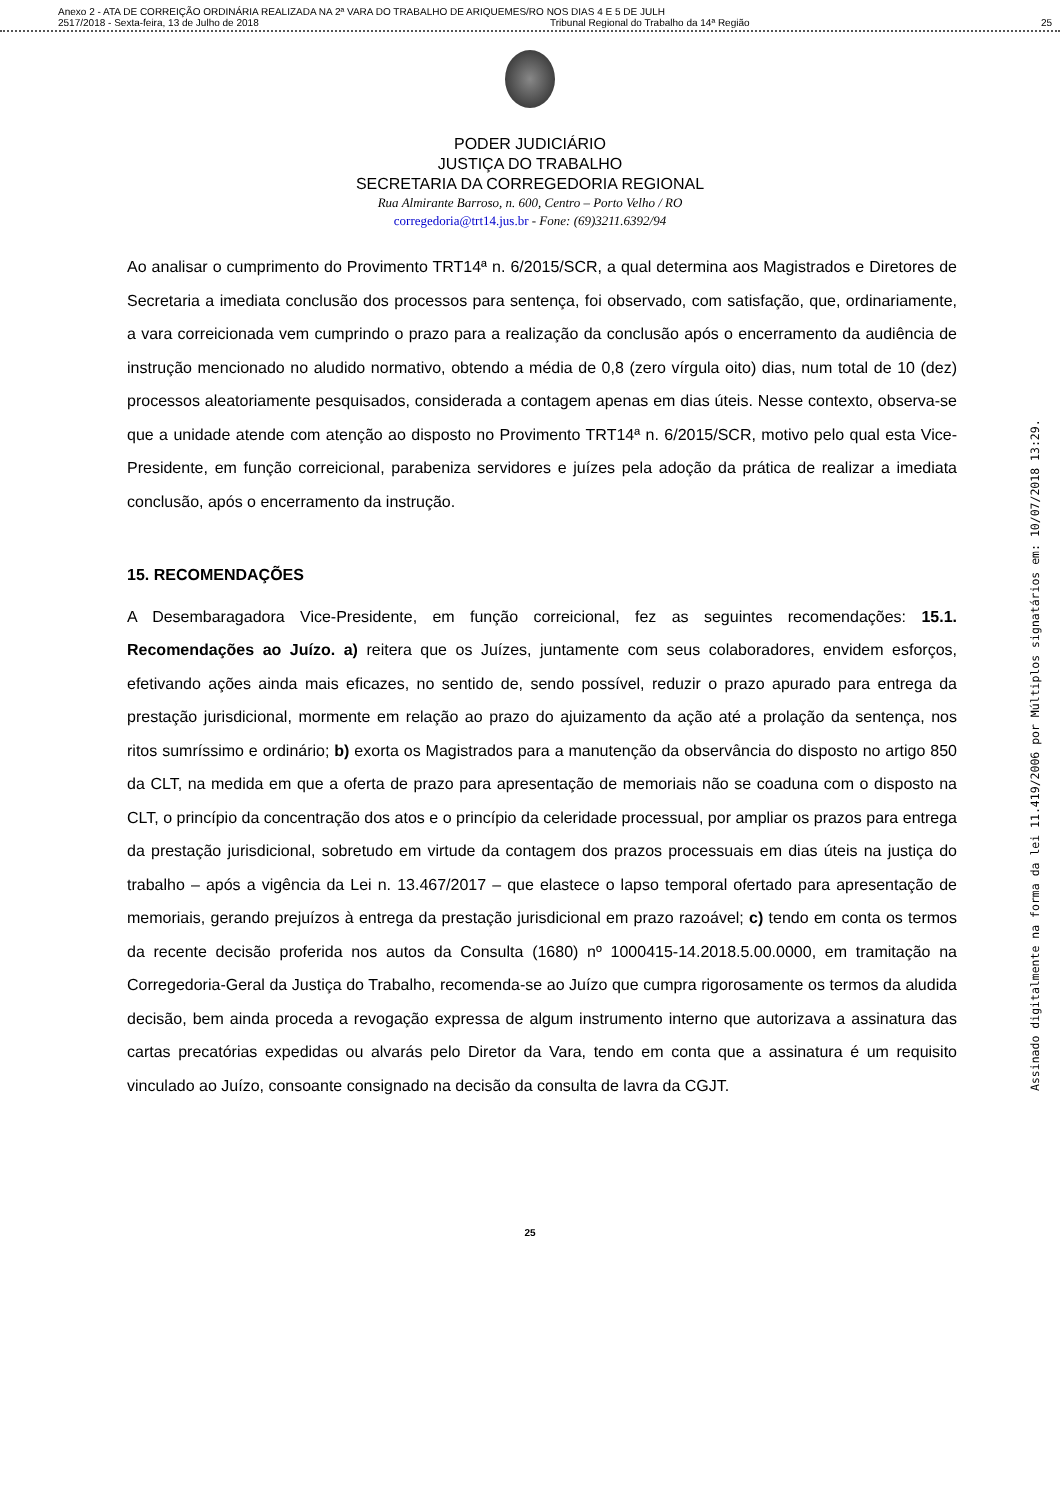Anexo 2 - ATA DE CORREIÇÃO ORDINÁRIA REALIZADA NA 2ª VARA DO TRABALHO DE ARIQUEMES/RO NOS DIAS 4 E 5 DE JULH
2517/2018 - Sexta-feira, 13 de Julho de 2018 Tribunal Regional do Trabalho da 14ª Região 25
PODER JUDICIÁRIO
JUSTIÇA DO TRABALHO
SECRETARIA DA CORREGEDORIA REGIONAL
Rua Almirante Barroso, n. 600, Centro – Porto Velho / RO
corregedoria@trt14.jus.br - Fone: (69)3211.6392/94
Ao analisar o cumprimento do Provimento TRT14ª n. 6/2015/SCR, a qual determina aos Magistrados e Diretores de Secretaria a imediata conclusão dos processos para sentença, foi observado, com satisfação, que, ordinariamente, a vara correicionada vem cumprindo o prazo para a realização da conclusão após o encerramento da audiência de instrução mencionado no aludido normativo, obtendo a média de 0,8 (zero vírgula oito) dias, num total de 10 (dez) processos aleatoriamente pesquisados, considerada a contagem apenas em dias úteis. Nesse contexto, observa-se que a unidade atende com atenção ao disposto no Provimento TRT14ª n. 6/2015/SCR, motivo pelo qual esta Vice-Presidente, em função correicional, parabeniza servidores e juízes pela adoção da prática de realizar a imediata conclusão, após o encerramento da instrução.
15. RECOMENDAÇÕES
A Desembaragadora Vice-Presidente, em função correicional, fez as seguintes recomendações: 15.1. Recomendações ao Juízo. a) reitera que os Juízes, juntamente com seus colaboradores, envidem esforços, efetivando ações ainda mais eficazes, no sentido de, sendo possível, reduzir o prazo apurado para entrega da prestação jurisdicional, mormente em relação ao prazo do ajuizamento da ação até a prolação da sentença, nos ritos sumríssimo e ordinário; b) exorta os Magistrados para a manutenção da observância do disposto no artigo 850 da CLT, na medida em que a oferta de prazo para apresentação de memoriais não se coaduna com o disposto na CLT, o princípio da concentração dos atos e o princípio da celeridade processual, por ampliar os prazos para entrega da prestação jurisdicional, sobretudo em virtude da contagem dos prazos processuais em dias úteis na justiça do trabalho – após a vigência da Lei n. 13.467/2017 – que elastece o lapso temporal ofertado para apresentação de memoriais, gerando prejuízos à entrega da prestação jurisdicional em prazo razoável; c) tendo em conta os termos da recente decisão proferida nos autos da Consulta (1680) nº 1000415-14.2018.5.00.0000, em tramitação na Corregedoria-Geral da Justiça do Trabalho, recomenda-se ao Juízo que cumpra rigorosamente os termos da aludida decisão, bem ainda proceda a revogação expressa de algum instrumento interno que autorizava a assinatura das cartas precatórias expedidas ou alvarás pelo Diretor da Vara, tendo em conta que a assinatura é um requisito vinculado ao Juízo, consoante consignado na decisão da consulta de lavra da CGJT.
25
Assinado digitalmente na forma da lei 11.419/2006 por Múltiplos signatários em: 10/07/2018 13:29.